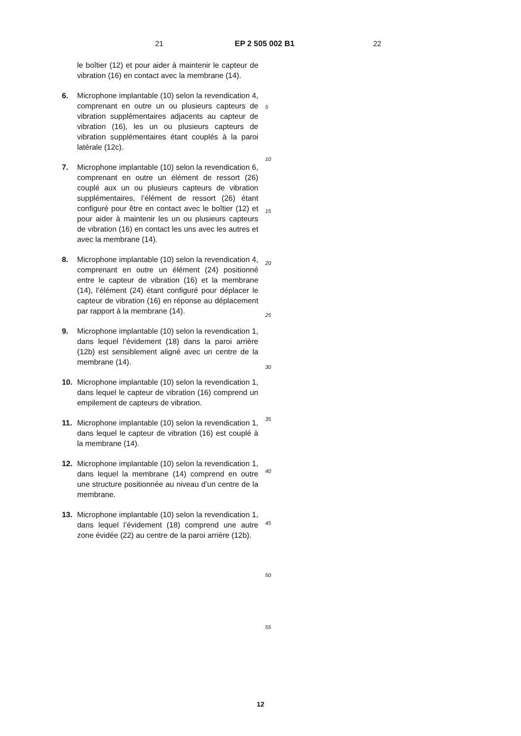21 EP 2 505 002 B1 22
le boîtier (12) et pour aider à maintenir le capteur de vibration (16) en contact avec la membrane (14).
6. Microphone implantable (10) selon la revendication 4, comprenant en outre un ou plusieurs capteurs de vibration supplémentaires adjacents au capteur de vibration (16), les un ou plusieurs capteurs de vibration supplémentaires étant couplés à la paroi latérale (12c).
7. Microphone implantable (10) selon la revendication 6, comprenant en outre un élément de ressort (26) couplé aux un ou plusieurs capteurs de vibration supplémentaires, l’élément de ressort (26) étant configuré pour être en contact avec le boîtier (12) et pour aider à maintenir les un ou plusieurs capteurs de vibration (16) en contact les uns avec les autres et avec la membrane (14).
8. Microphone implantable (10) selon la revendication 4, comprenant en outre un élément (24) positionné entre le capteur de vibration (16) et la membrane (14), l’élément (24) étant configuré pour déplacer le capteur de vibration (16) en réponse au déplacement par rapport à la membrane (14).
9. Microphone implantable (10) selon la revendication 1, dans lequel l’évidement (18) dans la paroi arrière (12b) est sensiblement aligné avec un centre de la membrane (14).
10. Microphone implantable (10) selon la revendication 1, dans lequel le capteur de vibration (16) comprend un empilement de capteurs de vibration.
11. Microphone implantable (10) selon la revendication 1, dans lequel le capteur de vibration (16) est couplé à la membrane (14).
12. Microphone implantable (10) selon la revendication 1, dans lequel la membrane (14) comprend en outre une structure positionnée au niveau d’un centre de la membrane.
13. Microphone implantable (10) selon la revendication 1, dans lequel l’évidement (18) comprend une autre zone évidée (22) au centre de la paroi arrière (12b).
5
10
15
20
25
30
35
40
45
50
55
12